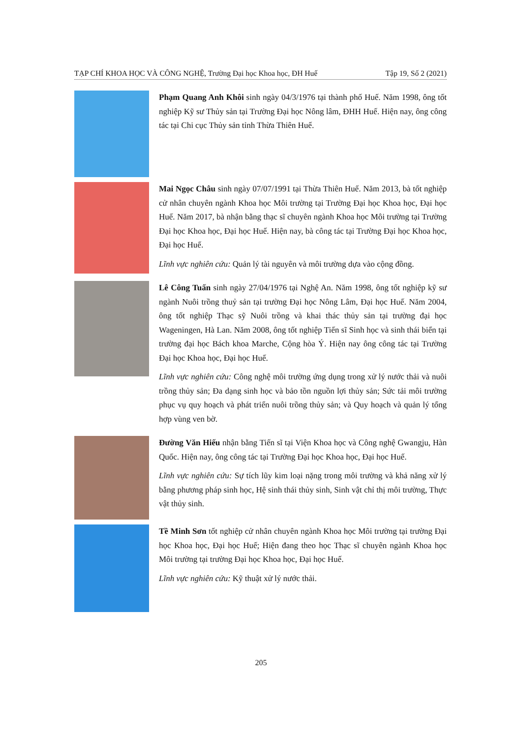TẠP CHÍ KHOA HỌC VÀ CÔNG NGHỆ, Trường Đại học Khoa học, ĐH Huế Tập 19, Số 2 (2021)
Phạm Quang Anh Khôi sinh ngày 04/3/1976 tại thành phố Huế. Năm 1998, ông tốt nghiệp Kỹ sư Thủy sản tại Trường Đại học Nông lâm, ĐHH Huế. Hiện nay, ông công tác tại Chi cục Thủy sản tỉnh Thừa Thiên Huế.
Mai Ngọc Châu sinh ngày 07/07/1991 tại Thừa Thiên Huế. Năm 2013, bà tốt nghiệp cử nhân chuyên ngành Khoa học Môi trường tại Trường Đại học Khoa học, Đại học Huế. Năm 2017, bà nhận bằng thạc sĩ chuyên ngành Khoa học Môi trường tại Trường Đại học Khoa học, Đại học Huế. Hiện nay, bà công tác tại Trường Đại học Khoa học, Đại học Huế.
Lĩnh vực nghiên cứu: Quản lý tài nguyên và môi trường dựa vào cộng đồng.
Lê Công Tuấn sinh ngày 27/04/1976 tại Nghệ An. Năm 1998, ông tốt nghiệp kỹ sư ngành Nuôi trồng thuỷ sản tại trường Đại học Nông Lâm, Đại học Huế. Năm 2004, ông tốt nghiệp Thạc sỹ Nuôi trồng và khai thác thủy sản tại trường đại học Wageningen, Hà Lan. Năm 2008, ông tốt nghiệp Tiến sĩ Sinh học và sinh thái biển tại trường đại học Bách khoa Marche, Cộng hòa Ý. Hiện nay ông công tác tại Trường Đại học Khoa học, Đại học Huế.
Lĩnh vực nghiên cứu: Công nghệ môi trường ứng dụng trong xử lý nước thải và nuôi trồng thủy sản; Đa dạng sinh học và bảo tồn nguồn lợi thủy sản; Sức tải môi trường phục vụ quy hoạch và phát triển nuôi trồng thủy sản; và Quy hoạch và quản lý tổng hợp vùng ven bờ.
Đường Văn Hiếu nhận bằng Tiến sĩ tại Viện Khoa học và Công nghệ Gwangju, Hàn Quốc. Hiện nay, ông công tác tại Trường Đại học Khoa học, Đại học Huế.
Lĩnh vực nghiên cứu: Sự tích lũy kim loại nặng trong môi trường và khả năng xử lý bằng phương pháp sinh học, Hệ sinh thái thủy sinh, Sinh vật chỉ thị môi trường, Thực vật thủy sinh.
Tề Minh Sơn tốt nghiệp cử nhân chuyên ngành Khoa học Môi trường tại trường Đại học Khoa học, Đại học Huế; Hiện đang theo học Thạc sĩ chuyên ngành Khoa học Môi trường tại trường Đại học Khoa học, Đại học Huế.
Lĩnh vực nghiên cứu: Kỹ thuật xử lý nước thải.
205